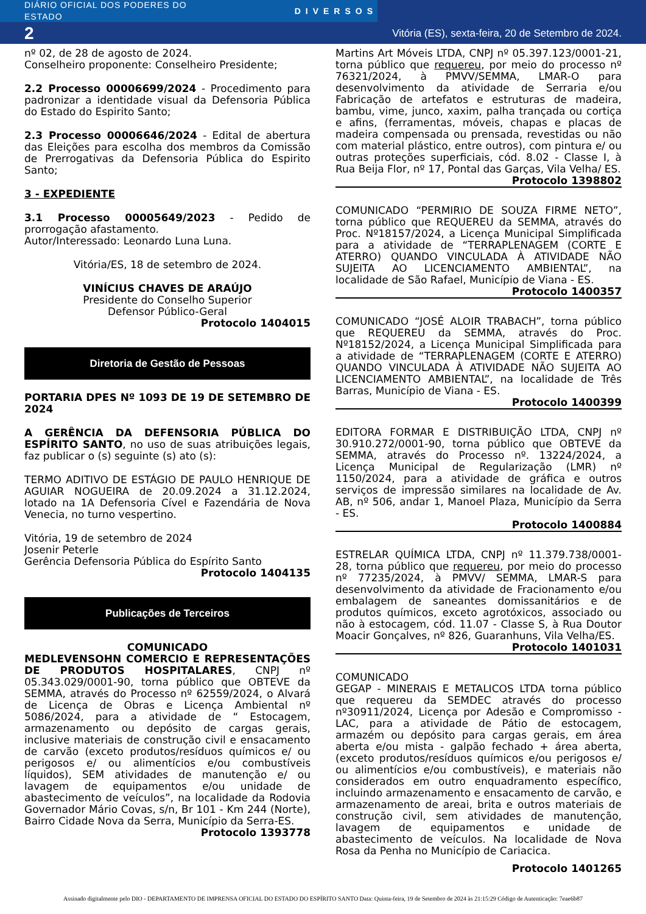DIÁRIO OFICIAL DOS PODERES DO ESTADO DIVERSOS
2 Vitória (ES), sexta-feira, 20 de Setembro de 2024.
nº 02, de 28 de agosto de 2024.
Conselheiro proponente: Conselheiro Presidente;
2.2 Processo 00006699/2024 - Procedimento para padronizar a identidade visual da Defensoria Pública do Estado do Espirito Santo;
2.3 Processo 00006646/2024 - Edital de abertura das Eleições para escolha dos membros da Comissão de Prerrogativas da Defensoria Pública do Espirito Santo;
3 - EXPEDIENTE
3.1 Processo 00005649/2023 - Pedido de prorrogação afastamento.
Autor/Interessado: Leonardo Luna Luna.
Vitória/ES, 18 de setembro de 2024.
VINÍCIUS CHAVES DE ARAÚJO
Presidente do Conselho Superior
Defensor Público-Geral
Protocolo 1404015
Diretoria de Gestão de Pessoas
PORTARIA DPES Nº 1093 DE 19 DE SETEMBRO DE 2024
A GERÊNCIA DA DEFENSORIA PÚBLICA DO ESPÍRITO SANTO, no uso de suas atribuições legais, faz publicar o (s) seguinte (s) ato (s):
TERMO ADITIVO DE ESTÁGIO DE PAULO HENRIQUE DE AGUIAR NOGUEIRA de 20.09.2024 a 31.12.2024, lotado na 1A Defensoria Cível e Fazendária de Nova Venecia, no turno vespertino.
Vitória, 19 de setembro de 2024
Josenir Peterle
Gerência Defensoria Pública do Espírito Santo
Protocolo 1404135
Publicações de Terceiros
COMUNICADO
MEDLEVENSOHN COMERCIO E REPRESENTAÇÕES DE PRODUTOS HOSPITALARES, CNPJ nº 05.343.029/0001-90, torna público que OBTEVE da SEMMA, através do Processo nº 62559/2024, o Alvará de Licença de Obras e Licença Ambiental nº 5086/2024, para a atividade de “ Estocagem, armazenamento ou depósito de cargas gerais, inclusive materiais de construção civil e ensacamento de carvão (exceto produtos/resíduos químicos e/ ou perigosos e/ ou alimentícios e/ou combustíveis líquidos), SEM atividades de manutenção e/ ou lavagem de equipamentos e/ou unidade de abastecimento de veículos”, na localidade da Rodovia Governador Mário Covas, s/n, Br 101 - Km 244 (Norte), Bairro Cidade Nova da Serra, Município da Serra-ES.
Protocolo 1393778
Martins Art Móveis LTDA, CNPJ nº 05.397.123/0001-21, torna público que requereu, por meio do processo nº 76321/2024, à PMVV/SEMMA, LMAR-O para desenvolvimento da atividade de Serraria e/ou Fabricação de artefatos e estruturas de madeira, bambu, vime, junco, xaxim, palha trançada ou cortiça e afins, (ferramentas, móveis, chapas e placas de madeira compensada ou prensada, revestidas ou não com material plástico, entre outros), com pintura e/ ou outras proteções superficiais, cód. 8.02 - Classe I, à Rua Beija Flor, nº 17, Pontal das Garças, Vila Velha/ ES.
Protocolo 1398802
COMUNICADO “PERMIRIO DE SOUZA FIRME NETO”, torna público que REQUEREU da SEMMA, através do Proc. Nº18157/2024, a Licença Municipal Simplificada para a atividade de “TERRAPLENAGEM (CORTE E ATERRO) QUANDO VINCULADA À ATIVIDADE NÃO SUJEITA AO LICENCIAMENTO AMBIENTAL”, na localidade de São Rafael, Município de Viana - ES.
Protocolo 1400357
COMUNICADO “JOSÉ ALOIR TRABACH”, torna público que REQUEREU da SEMMA, através do Proc. Nº18152/2024, a Licença Municipal Simplificada para a atividade de “TERRAPLENAGEM (CORTE E ATERRO) QUANDO VINCULADA À ATIVIDADE NÃO SUJEITA AO LICENCIAMENTO AMBIENTAL”, na localidade de Três Barras, Município de Viana - ES.
Protocolo 1400399
EDITORA FORMAR E DISTRIBUIÇÃO LTDA, CNPJ nº 30.910.272/0001-90, torna público que OBTEVE da SEMMA, através do Processo nº. 13224/2024, a Licença Municipal de Regularização (LMR) nº 1150/2024, para a atividade de gráfica e outros serviços de impressão similares na localidade de Av. AB, nº 506, andar 1, Manoel Plaza, Município da Serra - ES.
Protocolo 1400884
ESTRELAR QUÍMICA LTDA, CNPJ nº 11.379.738/0001-28, torna público que requereu, por meio do processo nº 77235/2024, à PMVV/ SEMMA, LMAR-S para desenvolvimento da atividade de Fracionamento e/ou embalagem de saneantes domissanitários e de produtos químicos, exceto agrotóxicos, associado ou não à estocagem, cód. 11.07 - Classe S, à Rua Doutor Moacir Gonçalves, nº 826, Guaranhuns, Vila Velha/ES.
Protocolo 1401031
COMUNICADO
GEGAP - MINERAIS E METALICOS LTDA torna público que requereu da SEMDEC através do processo nº30911/2024, Licença por Adesão e Compromisso - LAC, para a atividade de Pátio de estocagem, armazém ou depósito para cargas gerais, em área aberta e/ou mista - galpão fechado + área aberta, (exceto produtos/resíduos químicos e/ou perigosos e/ ou alimentícios e/ou combustíveis), e materiais não considerados em outro enquadramento específico, incluindo armazenamento e ensacamento de carvão, e armazenamento de areai, brita e outros materiais de construção civil, sem atividades de manutenção, lavagem de equipamentos e unidade de abastecimento de veículos. Na localidade de Nova Rosa da Penha no Município de Cariacica.
Protocolo 1401265
Assinado digitalmente pelo DIO - DEPARTAMENTO DE IMPRENSA OFICIAL DO ESTADO DO ESPÍRITO SANTO Data: Quinta-feira, 19 de Setembro de 2024 às 21:15:29 Código de Autenticação: 7eae6b87